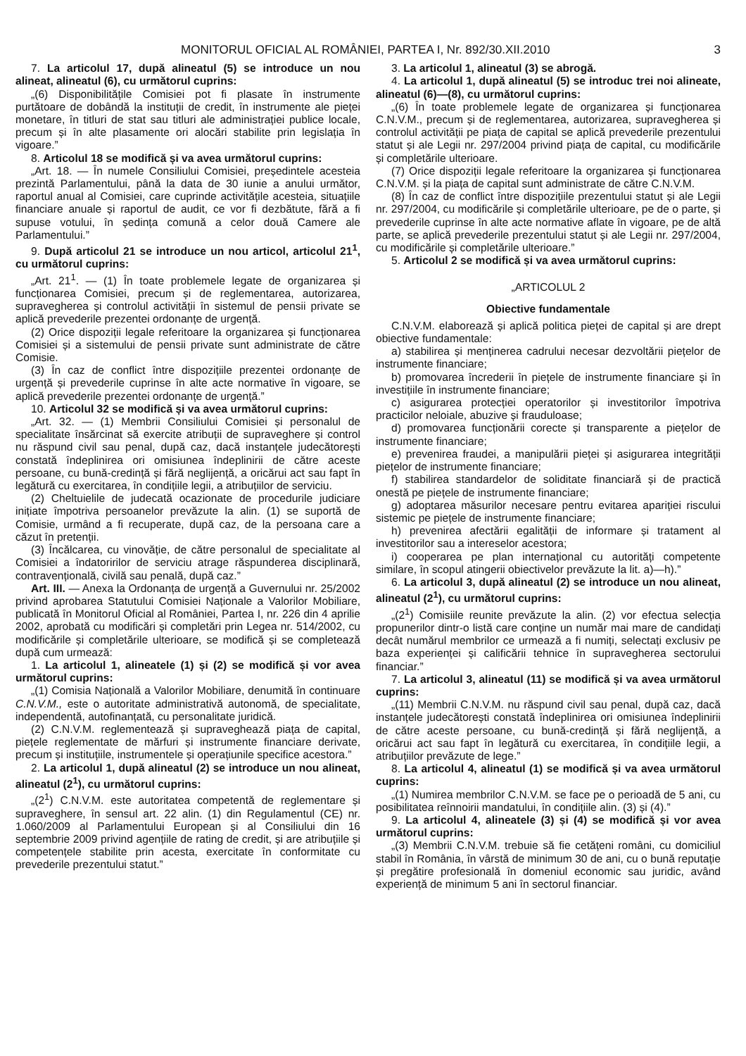MONITORUL OFICIAL AL ROMÂNIEI, PARTEA I, Nr. 892/30.XII.2010 3
7. La articolul 17, după alineatul (5) se introduce un nou alineat, alineatul (6), cu următorul cuprins:
„(6) Disponibilitățile Comisiei pot fi plasate în instrumente purtătoare de dobândă la instituții de credit, în instrumente ale pieței monetare, în titluri de stat sau titluri ale administrației publice locale, precum și în alte plasamente ori alocări stabilite prin legislația în vigoare.”
8. Articolul 18 se modifică și va avea următorul cuprins:
„Art. 18. — În numele Consiliului Comisiei, președintele acesteia prezintă Parlamentului, până la data de 30 iunie a anului următor, raportul anual al Comisiei, care cuprinde activitățile acesteia, situațiile financiare anuale și raportul de audit, ce vor fi dezbătute, fără a fi supuse votului, în ședința comună a celor două Camere ale Parlamentului.”
9. După articolul 21 se introduce un nou articol, articolul 21<sup>1</sup>, cu următorul cuprins:
„Art. 21<sup>1</sup>. — (1) În toate problemele legate de organizarea și funcționarea Comisiei, precum și de reglementarea, autorizarea, supravegherea și controlul activității în sistemul de pensii private se aplică prevederile prezentei ordonanțe de urgență.
(2) Orice dispoziții legale referitoare la organizarea și funcționarea Comisiei și a sistemului de pensii private sunt administrate de către Comisie.
(3) În caz de conflict între dispozițiile prezentei ordonanțe de urgență și prevederile cuprinse în alte acte normative în vigoare, se aplică prevederile prezentei ordonanțe de urgență.”
10. Articolul 32 se modifică și va avea următorul cuprins:
„Art. 32. — (1) Membrii Consiliului Comisiei și personalul de specialitate însărcinat să exercite atribuții de supraveghere și control nu răspund civil sau penal, după caz, dacă instanțele judecătorești constată îndeplinirea ori omisiunea îndeplinirii de către aceste persoane, cu bună-credință și fără neglijență, a oricărui act sau fapt în legătură cu exercitarea, în condițiile legii, a atribuțiilor de serviciu.
(2) Cheltuielile de judecată ocazionate de procedurile judiciare inițiate împotriva persoanelor prevăzute la alin. (1) se suportă de Comisie, urmând a fi recuperate, după caz, de la persoana care a căzut în pretenții.
(3) Încălcarea, cu vinovăție, de către personalul de specialitate al Comisiei a îndatoririlor de serviciu atrage răspunderea disciplinară, contravențională, civilă sau penală, după caz.”
Art. III. — Anexa la Ordonanța de urgență a Guvernului nr. 25/2002 privind aprobarea Statutului Comisiei Naționale a Valorilor Mobiliare, publicată în Monitorul Oficial al României, Partea I, nr. 226 din 4 aprilie 2002, aprobată cu modificări și completări prin Legea nr. 514/2002, cu modificările și completările ulterioare, se modifică și se completează după cum urmează:
1. La articolul 1, alineatele (1) și (2) se modifică și vor avea următorul cuprins:
„(1) Comisia Națională a Valorilor Mobiliare, denumită în continuare C.N.V.M., este o autoritate administrativă autonomă, de specialitate, independentă, autofinanțată, cu personalitate juridică.
(2) C.N.V.M. reglementează și supraveghează piața de capital, piețele reglementate de mărfuri și instrumente financiare derivate, precum și instituțiile, instrumentele și operațiunile specifice acestora.”
2. La articolul 1, după alineatul (2) se introduce un nou alineat, alineatul (2<sup>1</sup>), cu următorul cuprins:
„(2<sup>1</sup>) C.N.V.M. este autoritatea competentă de reglementare și supraveghere, în sensul art. 22 alin. (1) din Regulamentul (CE) nr. 1.060/2009 al Parlamentului European și al Consiliului din 16 septembrie 2009 privind agențiile de rating de credit, și are atribuțiile și competențele stabilite prin acesta, exercitate în conformitate cu prevederile prezentului statut.”
3. La articolul 1, alineatul (3) se abrogă.
4. La articolul 1, după alineatul (5) se introduc trei noi alineate, alineatul (6)—(8), cu următorul cuprins:
„(6) În toate problemele legate de organizarea și funcționarea C.N.V.M., precum și de reglementarea, autorizarea, supravegherea și controlul activității pe piața de capital se aplică prevederile prezentului statut și ale Legii nr. 297/2004 privind piața de capital, cu modificările și completările ulterioare.
(7) Orice dispoziții legale referitoare la organizarea și funcționarea C.N.V.M. și la piața de capital sunt administrate de către C.N.V.M.
(8) În caz de conflict între dispozițiile prezentului statut și ale Legii nr. 297/2004, cu modificările și completările ulterioare, pe de o parte, și prevederile cuprinse în alte acte normative aflate în vigoare, pe de altă parte, se aplică prevederile prezentului statut și ale Legii nr. 297/2004, cu modificările și completările ulterioare.”
5. Articolul 2 se modifică și va avea următorul cuprins:
„ARTICOLUL 2
Obiective fundamentale
C.N.V.M. elaborează și aplică politica pieței de capital și are drept obiective fundamentale:
a) stabilirea și menținerea cadrului necesar dezvoltării piețelor de instrumente financiare;
b) promovarea încrederii în piețele de instrumente financiare și în investițiile în instrumente financiare;
c) asigurarea protecției operatorilor și investitorilor împotriva practicilor neloiale, abuzive și frauduloase;
d) promovarea funcționării corecte și transparente a piețelor de instrumente financiare;
e) prevenirea fraudei, a manipulării pieței și asigurarea integrității piețelor de instrumente financiare;
f) stabilirea standardelor de soliditate financiară și de practică onestă pe piețele de instrumente financiare;
g) adoptarea măsurilor necesare pentru evitarea apariției riscului sistemic pe piețele de instrumente financiare;
h) prevenirea afectării egalității de informare și tratament al investitorilor sau a intereselor acestora;
i) cooperarea pe plan internațional cu autorități competente similare, în scopul atingerii obiectivelor prevăzute la lit. a)—h).”
6. La articolul 3, după alineatul (2) se introduce un nou alineat, alineatul (2<sup>1</sup>), cu următorul cuprins:
„(2<sup>1</sup>) Comisiile reunite prevăzute la alin. (2) vor efectua selecția propunerilor dintr-o listă care conține un număr mai mare de candidați decât numărul membrilor ce urmează a fi numiți, selectați exclusiv pe baza experienței și calificării tehnice în supravegherea sectorului financiar.”
7. La articolul 3, alineatul (11) se modifică și va avea următorul cuprins:
„(11) Membrii C.N.V.M. nu răspund civil sau penal, după caz, dacă instanțele judecătorești constată îndeplinirea ori omisiunea îndeplinirii de către aceste persoane, cu bună-credință și fără neglijență, a oricărui act sau fapt în legătură cu exercitarea, în condițiile legii, a atribuțiilor prevăzute de lege.”
8. La articolul 4, alineatul (1) se modifică și va avea următorul cuprins:
„(1) Numirea membrilor C.N.V.M. se face pe o perioadă de 5 ani, cu posibilitatea reînnoirii mandatului, în condițiile alin. (3) și (4).”
9. La articolul 4, alineatele (3) și (4) se modifică și vor avea următorul cuprins:
„(3) Membrii C.N.V.M. trebuie să fie cetățeni români, cu domiciliul stabil în România, în vârstă de minimum 30 de ani, cu o bună reputație și pregătire profesională în domeniul economic sau juridic, având experiență de minimum 5 ani în sectorul financiar.